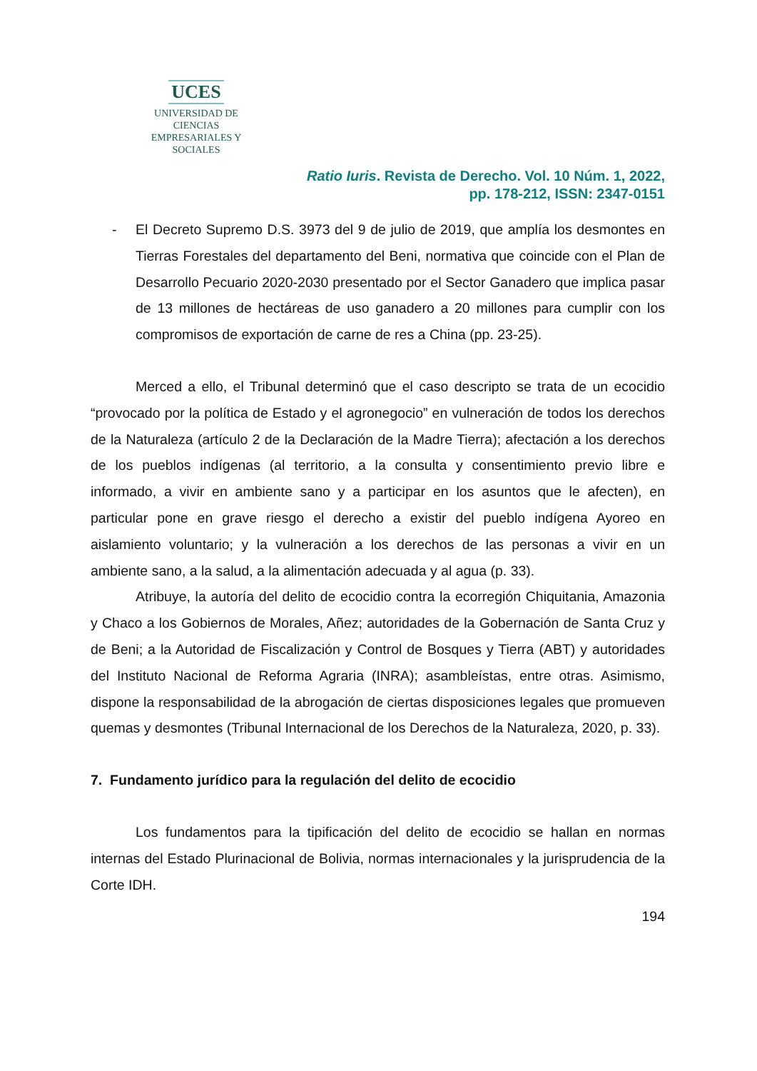UCES
UNIVERSIDAD DE CIENCIAS
EMPRESARIALES Y SOCIALES
Ratio Iuris. Revista de Derecho. Vol. 10 Núm. 1, 2022,
pp. 178-212, ISSN: 2347-0151
- El Decreto Supremo D.S. 3973 del 9 de julio de 2019, que amplía los desmontes en Tierras Forestales del departamento del Beni, normativa que coincide con el Plan de Desarrollo Pecuario 2020-2030 presentado por el Sector Ganadero que implica pasar de 13 millones de hectáreas de uso ganadero a 20 millones para cumplir con los compromisos de exportación de carne de res a China (pp. 23-25).
Merced a ello, el Tribunal determinó que el caso descripto se trata de un ecocidio “provocado por la política de Estado y el agronegocio” en vulneración de todos los derechos de la Naturaleza (artículo 2 de la Declaración de la Madre Tierra); afectación a los derechos de los pueblos indígenas (al territorio, a la consulta y consentimiento previo libre e informado, a vivir en ambiente sano y a participar en los asuntos que le afecten), en particular pone en grave riesgo el derecho a existir del pueblo indígena Ayoreo en aislamiento voluntario; y la vulneración a los derechos de las personas a vivir en un ambiente sano, a la salud, a la alimentación adecuada y al agua (p. 33).
Atribuye, la autoría del delito de ecocidio contra la ecorregión Chiquitania, Amazonia y Chaco a los Gobiernos de Morales, Añez; autoridades de la Gobernación de Santa Cruz y de Beni; a la Autoridad de Fiscalización y Control de Bosques y Tierra (ABT) y autoridades del Instituto Nacional de Reforma Agraria (INRA); asambleístas, entre otras. Asimismo, dispone la responsabilidad de la abrogación de ciertas disposiciones legales que promueven quemas y desmontes (Tribunal Internacional de los Derechos de la Naturaleza, 2020, p. 33).
7. Fundamento jurídico para la regulación del delito de ecocidio
Los fundamentos para la tipificación del delito de ecocidio se hallan en normas internas del Estado Plurinacional de Bolivia, normas internacionales y la jurisprudencia de la Corte IDH.
194